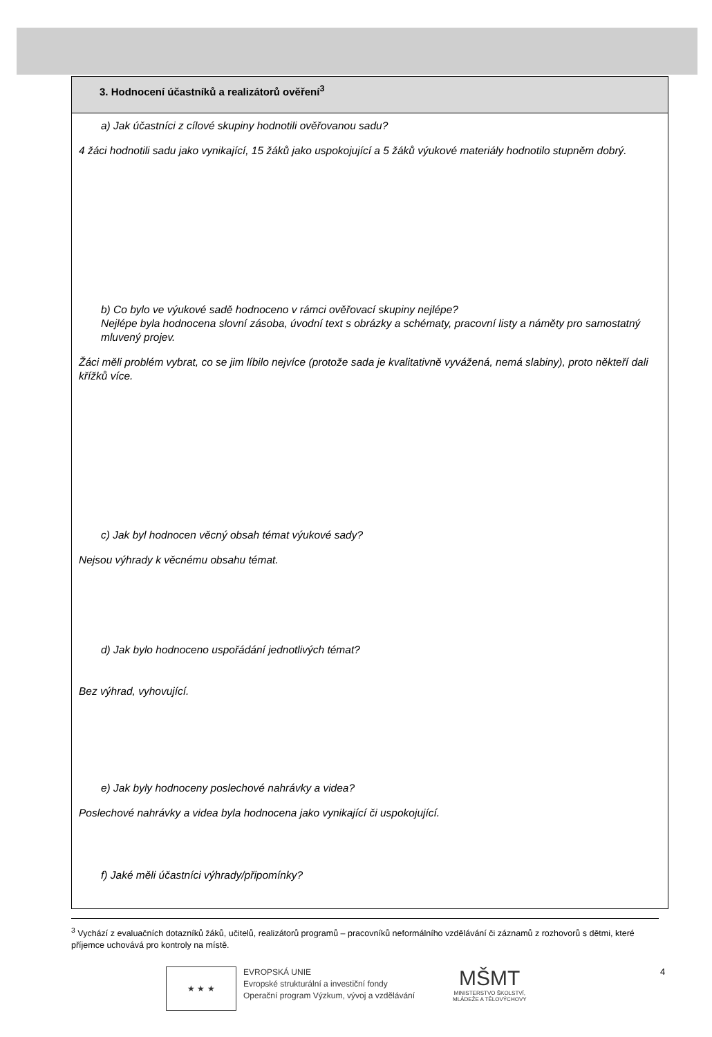| 3. Hodnocení účastníků a realizátorů ověření<sup>3</sup> |
| --- |
| a) Jak účastníci z cílové skupiny hodnotili ověřovanou sadu? 4 žáci hodnotili sadu jako vynikající, 15 žáků jako uspokojující a 5 žáků výukové materiály hodnotilo stupněm dobrý. b) Co bylo ve výukové sadě hodnoceno v rámci ověřovací skupiny nejlépe? Nejlépe byla hodnocena slovní zásoba, úvodní text s obrázky a schématy, pracovní listy a náměty pro samostatný mluvený projev. Žáci měli problém vybrat, co se jim líbilo nejvíce (protože sada je kvalitativně vyvážená, nemá slabiny), proto někteří dali křížků více. c) Jak byl hodnocen věcný obsah témat výukové sady? Nejsou výhrady k věcnému obsahu témat. d) Jak bylo hodnoceno uspořádání jednotlivých témat? Bez výhrad, vyhovující. e) Jak byly hodnoceny poslechové nahrávky a videa? Poslechové nahrávky a videa byla hodnocena jako vynikající či uspokojující. f) Jaké měli účastníci výhrady/připomínky? |
<sup>3</sup> Vychází z evaluačních dotazníků žáků, učitelů, realizátorů programů – pracovníků neformálního vzdělávání či záznamů z rozhovorů s dětmi, které příjemce uchovává pro kontroly na místě.
★ ★ ★
EVROPSKÁ UNIE
Evropské strukturální a investiční fondy
Operační program Výzkum, vývoj a vzdělávání
MŠMT
MINISTERSTVO ŠKOLSTVÍ,
MLÁDEŽE A TĚLOVÝCHOVY
4